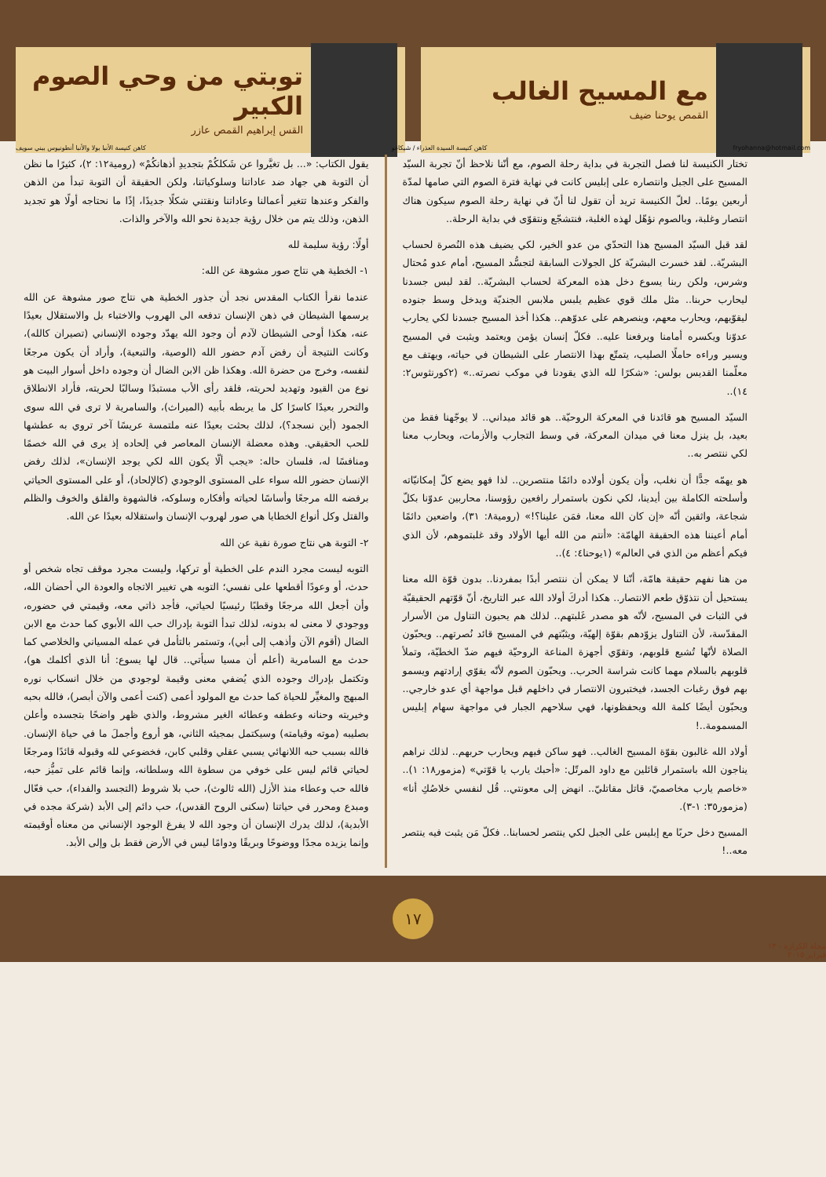مع المسيح الغالب
القمص يوحنا ضيف
توبتي من وحي الصوم الكبير
القس إبراهيم القمص عازر
fryohanna@hotmail.com كاهن كنيسة السيدة العذراء / شيكاغو كاهن كنيسة الأنبا بولا والأنبا أنطونيوس ببني سويف
تختار الكنيسة لنا فصل التجربة في بداية رحلة الصوم، مع أنّنا نلاحظ أنّ تجربة السيّد المسيح على الجبل وانتصاره على إبليس كانت في نهاية فترة الصوم التي صامها لمدّة أربعين يومًا.. لعلّ الكنيسة تريد أن تقول لنا أنّ في نهاية رحلة الصوم سيكون هناك انتصار وغلبة، وبالصوم نؤهّل لهذه الغلبة، فنتشجّع ونتقوّى في بداية الرحلة..
لقد قبل السيّد المسيح هذا التحدّي من عدو الخير، لكي يضيف هذه النُصرة لحساب البشريّة.. لقد خسرت البشريّة كل الجولات السابقة لتجسُّد المسيح، أمام عدو مُحتال وشرس، ولكن ربنا يسوع دخل هذه المعركة لحساب البشريّة.. لقد لبس جسدنا ليحارب حربنا.. مثل ملك قوي عظيم يلبس ملابس الجنديّة ويدخل وسط جنوده ليقوّيهم، ويحارب معهم، وينصرهم على عدوّهم.. هكذا أخذ المسيح جسدنا لكي يحارب عدوّنا ويكسره أمامنا ويرفعنا عليه.. فكلّ إنسان يؤمن ويعتمد ويثبت في المسيح ويسير وراءه حاملًا الصليب، يتمتّع بهذا الانتصار على الشيطان في حياته، ويهتف مع معلّمنا القديس بولس: «شكرًا لله الذي يقودنا في موكب نصرته..» (٢كورنثوس٢: ١٤)..
السيّد المسيح هو قائدنا في المعركة الروحيّة.. هو قائد ميداني.. لا يوجّهنا فقط من بعيد، بل ينزل معنا في ميدان المعركة، في وسط التجارب والأزمات، ويحارب معنا لكي ننتصر به..
هو يهمّه جدًّا أن نغلب، وأن يكون أولاده دائمًا منتصرين.. لذا فهو يضع كلّ إمكانيّاته وأسلحته الكاملة بين أيدينا، لكي نكون باستمرار رافعين رؤوسنا، محاربين عدوّنا بكلّ شجاعة، واثقين أنّه «إن كان الله معنا، فمَن علينا؟!» (رومية٨: ٣١)، واضعين دائمًا أمام أعيننا هذه الحقيقة الهامّة: «أنتم من الله أيها الأولاد وقد غلبتموهم، لأن الذي فيكم أعظم من الذي في العالم» (١يوحنا٤: ٤)..
من هنا نفهم حقيقة هامّة، أنّنا لا يمكن أن ننتصر أبدًا بمفردنا.. بدون قوّة الله معنا يستحيل أن نتذوّق طعم الانتصار.. هكذا أدركَ أولاد الله عبر التاريخ، أنّ قوّتهم الحقيقيّة في الثبات في المسيح، لأنّه هو مصدر غَلبتهم.. لذلك هم يحبون التناول من الأسرار المقدّسة، لأن التناول يزوّدهم بقوّة إلهيّة، ويثبّتهم في المسيح قائد نُصرتهم.. ويحبّون الصلاة لأنّها تُشبع قلوبهم، وتقوّي أجهزة المناعة الروحيّة فيهم ضدّ الخطيّة، وتملأ قلوبهم بالسلام مهما كانت شراسة الحرب.. ويحبّون الصوم لأنّه يقوّي إرادتهم ويسمو بهم فوق رغبات الجسد، فيختبرون الانتصار في داخلهم قبل مواجهة أي عدو خارجي.. ويحبّون أيضًا كلمة الله ويحفظونها، فهي سلاحهم الجبار في مواجهة سهام إبليس المسمومة..!
أولاد الله غالبون بقوّة المسيح الغالب.. فهو ساكن فيهم ويحارب حربهم.. لذلك نراهم يناجون الله باستمرار قائلين مع داود المرتّل: «أحبك يارب يا قوّتي» (مزمور١٨: ١).. «خاصم يارب مخاصميّ، قاتل مقاتليّ.. انهض إلى معونتي.. قُل لنفسي خلاصُكِ أنا» (مزمور٣٥: ١-٣).
المسيح دخل حربًا مع إبليس على الجبل لكي ينتصر لحسابنا.. فكلّ مَن يثبت فيه ينتصر معه..!
يقول الكتاب: «... بل تغيَّروا عن شَكلكُمْ بتجديدِ أذهانكُمْ» (رومية١٢: ٢)، كثيرًا ما نظن أن التوبة هي جهاد ضد عاداتنا وسلوكياتنا، ولكن الحقيقة أن التوبة تبدأ من الذهن والفكر وعندها تتغير أعمالنا وعاداتنا ونقتني شكلًا جديدًا، إذًا ما نحتاجه أولًا هو تجديد الذهن، وذلك يتم من خلال رؤية جديدة نحو الله والآخر والذات.
أولًا: رؤية سليمة لله
١- الخطية هي نتاج صور مشوهة عن الله:
عندما نقرأ الكتاب المقدس نجد أن جذور الخطية هي نتاج صور مشوهة عن الله يرسمها الشيطان في ذهن الإنسان تدفعه الى الهروب والاختباء بل والاستقلال بعيدًا عنه، هكذا أوحى الشيطان لآدم أن وجود الله يهدّد وجوده الإنساني (تصيران كالله)، وكانت النتيجة أن رفض آدم حضور الله (الوصية، والتبعية)، وأراد أن يكون مرجعًا لنفسه، وخرج من حضرة الله. وهكذا ظن الابن الضال أن وجوده داخل أسوار البيت هو نوع من القيود وتهديد لحريته، فلقد رأى الأب مستبدًا وسالبًا لحريته، فأراد الانطلاق والتحرر بعيدًا كاسرًا كل ما يربطه بأبيه (الميراث)، والسامرية لا ترى في الله سوى الجمود (أين نسجد؟)، لذلك بحثت بعيدًا عنه ملتمسة عريسًا آخر تروي به عطشها للحب الحقيقي. وهذه معضلة الإنسان المعاصر في إلحاده إذ يرى في الله خصمًا ومنافسًا له، فلسان حاله: «يجب ألّا يكون الله لكي يوجد الإنسان»، لذلك رفض الإنسان حضور الله سواء على المستوى الوجودي (كالإلحاد)، أو على المستوى الحياتي برفضه الله مرجعًا وأساسًا لحياته وأفكاره وسلوكه، فالشهوة والقلق والخوف والظلم والقتل وكل أنواع الخطايا هي صور لهروب الإنسان واستقلاله بعيدًا عن الله.
٢- التوبة هي نتاج صورة نقية عن الله
التوبه ليست مجرد الندم على الخطية أو تركها، وليست مجرد موقف تجاه شخص أو حدث، أو وعودًا أقطعها على نفسي؛ التوبه هي تغيير الاتجاه والعودة الي أحضان الله، وأن أجعل الله مرجعًا وقطبًا رئيسيًا لحياتي، فأجد ذاتي معه، وقيمتي في حضوره، ووجودي لا معنى له بدونه، لذلك تبدأ التوبة بإدراك حب الله الأبوي كما حدث مع الابن الضال (أقوم الآن وأذهب إلى أبي)، وتستمر بالتأمل في عمله المسياني والخلاصي كما حدث مع السامرية (أعلم أن مسيا سيأتي.. قال لها يسوع: أنا الذي أكلمك هو)، وتكتمل بإدراك وجوده الذي يُضفي معنى وقيمة لوجودي من خلال انسكاب نوره المبهج والمغيِّر للحياة كما حدث مع المولود أعمى (كنت أعمى والآن أبصر)، فالله بحبه وخيريته وحنانه وعطفه وعطائه الغير مشروط، والذي ظهر واضحًا بتجسده وأعلن بصليبه (موته وقيامته) وسيكتمل بمجيئه الثاني، هو أروع وأجملَ ما في حياة الإنسان. فالله بسبب حبه اللانهائي يسبي عقلي وقلبي كابن، فخضوعي لله وقبوله قائدًا ومرجعًا لحياتي قائم ليس على خوفي من سطوة الله وسلطانه، وإنما قائم على تميُّز حبه، فالله حب وعطاء منذ الأزل (الله ثالوث)، حب بلا شروط (التجسد والفداء)، حب فعّال ومبدع ومحرر في حياتنا (سكنى الروح القدس)، حب دائم إلى الأبد (شركة مجده في الأبدية)، لذلك يدرك الإنسان أن وجود الله لا يفرغ الوجود الإنساني من معناه أوقيمته وإنما يزيده مجدًا ووضوحًا وبريقًا ودوامًا ليس في الأرض فقط بل وإلى الأبد.
مجلة الكرازة - ١٣ فبراير ٢٠١٥
١٧